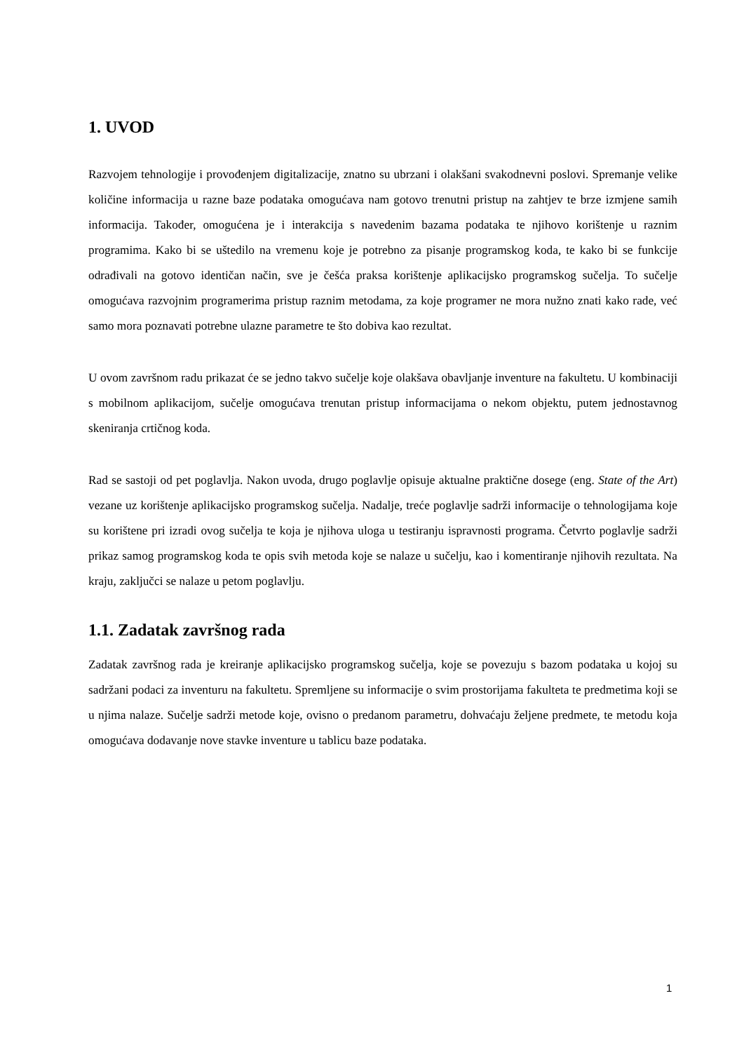1. UVOD
Razvojem tehnologije i provođenjem digitalizacije, znatno su ubrzani i olakšani svakodnevni poslovi. Spremanje velike količine informacija u razne baze podataka omogućava nam gotovo trenutni pristup na zahtjev te brze izmjene samih informacija. Također, omogućena je i interakcija s navedenim bazama podataka te njihovo korištenje u raznim programima. Kako bi se uštedilo na vremenu koje je potrebno za pisanje programskog koda, te kako bi se funkcije odrađivali na gotovo identičan način, sve je češća praksa korištenje aplikacijsko programskog sučelja. To sučelje omogućava razvojnim programerima pristup raznim metodama, za koje programer ne mora nužno znati kako rade, već samo mora poznavati potrebne ulazne parametre te što dobiva kao rezultat.
U ovom završnom radu prikazat će se jedno takvo sučelje koje olakšava obavljanje inventure na fakultetu. U kombinaciji s mobilnom aplikacijom, sučelje omogućava trenutan pristup informacijama o nekom objektu, putem jednostavnog skeniranja crtičnog koda.
Rad se sastoji od pet poglavlja. Nakon uvoda, drugo poglavlje opisuje aktualne praktične dosege (eng. State of the Art) vezane uz korištenje aplikacijsko programskog sučelja. Nadalje, treće poglavlje sadrži informacije o tehnologijama koje su korištene pri izradi ovog sučelja te koja je njihova uloga u testiranju ispravnosti programa. Četvrto poglavlje sadrži prikaz samog programskog koda te opis svih metoda koje se nalaze u sučelju, kao i komentiranje njihovih rezultata. Na kraju, zaključci se nalaze u petom poglavlju.
1.1. Zadatak završnog rada
Zadatak završnog rada je kreiranje aplikacijsko programskog sučelja, koje se povezuju s bazom podataka u kojoj su sadržani podaci za inventuru na fakultetu. Spremljene su informacije o svim prostorijama fakulteta te predmetima koji se u njima nalaze. Sučelje sadrži metode koje, ovisno o predanom parametru, dohvaćaju željene predmete, te metodu koja omogućava dodavanje nove stavke inventure u tablicu baze podataka.
1